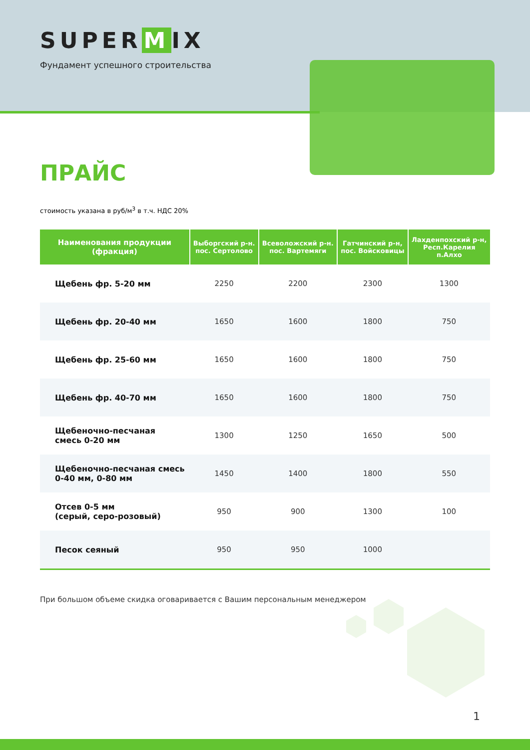SUPER M IX
Фундамент успешного строительства
ПРАЙС
стоимость указана в руб/м<sup>3</sup> в т.ч. НДС 20%
| Наименования продукции (фракция) | Выборгский р-н. пос. Сертолово | Всеволожский р-н. пос. Вартемяги | Гатчинский р-н, пос. Войсковицы | Лахденпохский р-н, Респ.Карелия п.Алхо |
| --- | --- | --- | --- | --- |
| Щебень фр. 5-20 мм | 2250 | 2200 | 2300 | 1300 |
| Щебень фр. 20-40 мм | 1650 | 1600 | 1800 | 750 |
| Щебень фр. 25-60 мм | 1650 | 1600 | 1800 | 750 |
| Щебень фр. 40-70 мм | 1650 | 1600 | 1800 | 750 |
| Щебеночно-песчаная смесь 0-20 мм | 1300 | 1250 | 1650 | 500 |
| Щебеночно-песчаная смесь 0-40 мм, 0-80 мм | 1450 | 1400 | 1800 | 550 |
| Отсев 0-5 мм (серый, серо-розовый) | 950 | 900 | 1300 | 100 |
| Песок сеяный | 950 | 950 | 1000 | |
При большом объеме скидка оговаривается с Вашим персональным менеджером
1